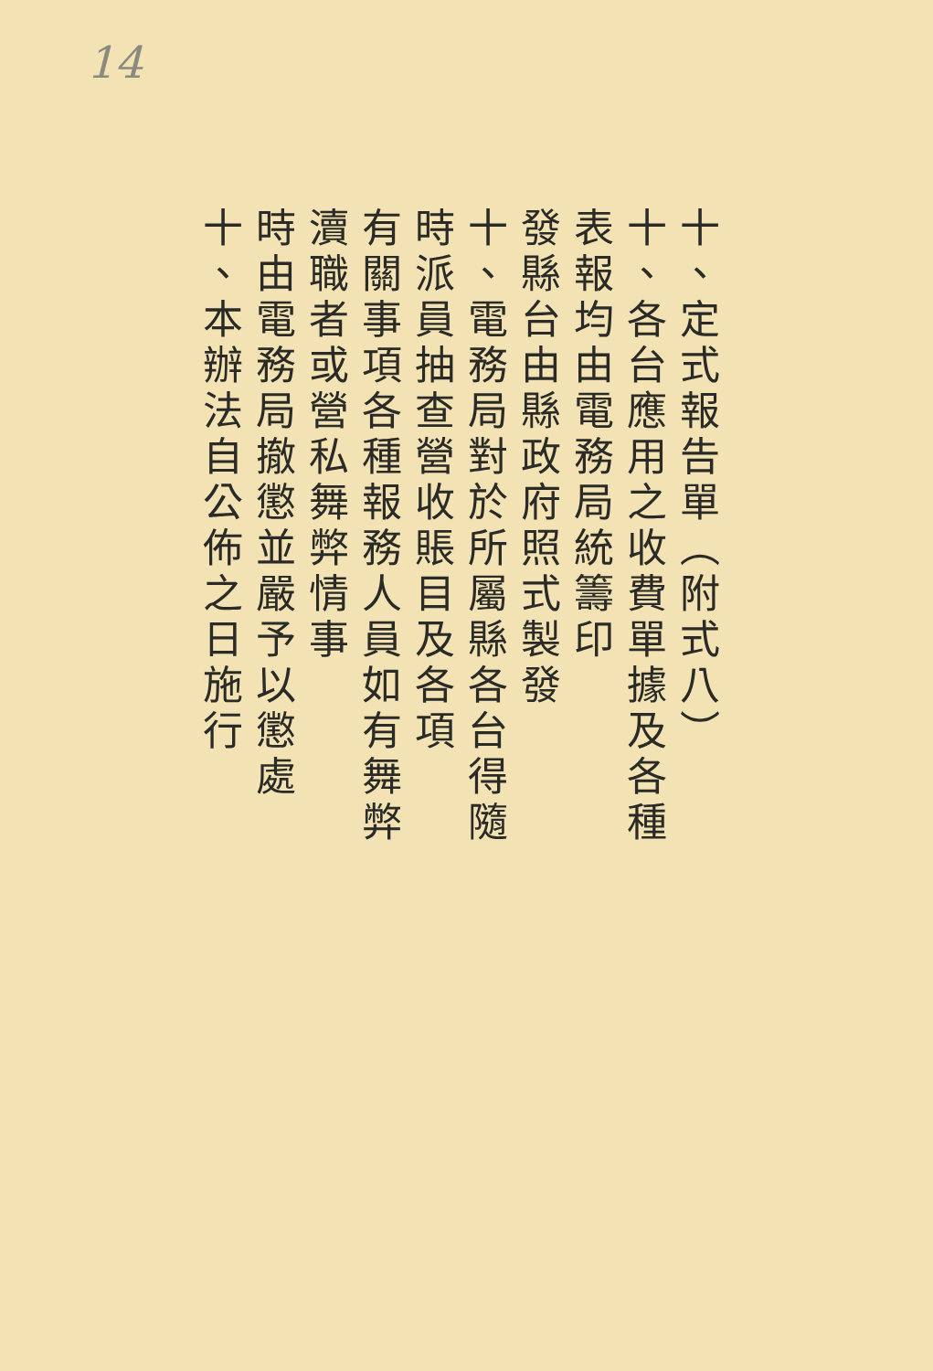14
十、定式報告單（附式八）
十、各台應用之收費單據及各種表報均由電務局統籌印
發縣台由縣政府照式製發
十、電務局對於所屬縣各台得隨時派員抽查營收賬目及各項
有關事項各種報務人員如有舞弊瀆職者或營私舞弊情事
時由電務局撤懲並嚴予以懲處
十、本辦法自公佈之日施行